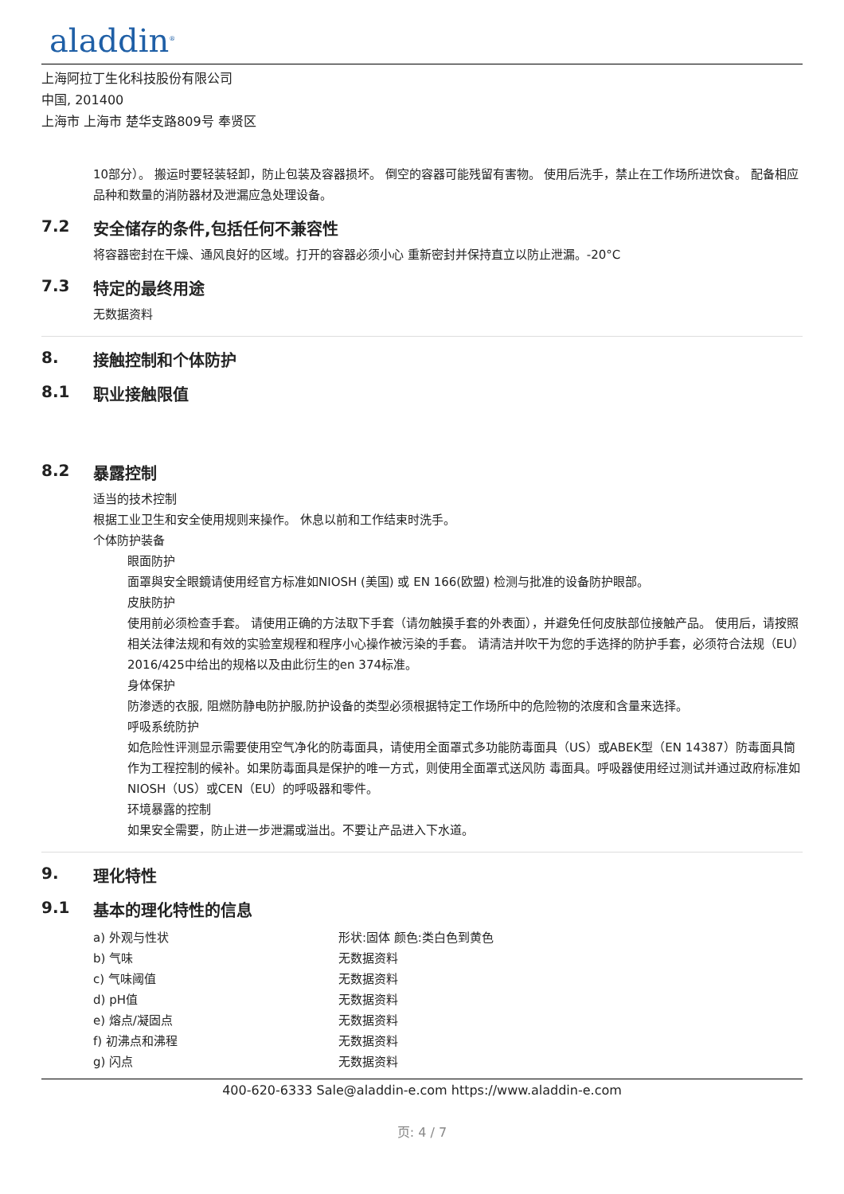aladdin<sup>®</sup>
上海阿拉丁生化科技股份有限公司
中国, 201400
上海市 上海市 楚华支路809号 奉贤区
10部分）。 搬运时要轻装轻卸，防止包装及容器损坏。 倒空的容器可能残留有害物。 使用后洗手，禁止在工作场所进饮食。 配备相应品种和数量的消防器材及泄漏应急处理设备。
7.2 安全储存的条件,包括任何不兼容性
将容器密封在干燥、通风良好的区域。打开的容器必须小心 重新密封并保持直立以防止泄漏。-20°C
7.3 特定的最终用途
无数据资料
8. 接触控制和个体防护
8.1 职业接触限值
8.2 暴露控制
适当的技术控制
根据工业卫生和安全使用规则来操作。 休息以前和工作结束时洗手。
个体防护装备
眼面防护
面罩與安全眼鏡请使用经官方标准如NIOSH (美国) 或 EN 166(欧盟) 检测与批准的设备防护眼部。
皮肤防护
使用前必须检查手套。 请使用正确的方法取下手套（请勿触摸手套的外表面），并避免任何皮肤部位接触产品。 使用后，请按照相关法律法规和有效的实验室规程和程序小心操作被污染的手套。 请清洁并吹干为您的手选择的防护手套，必须符合法规（EU）2016/425中给出的规格以及由此衍生的en 374标准。
身体保护
防渗透的衣服, 阻燃防静电防护服,防护设备的类型必须根据特定工作场所中的危险物的浓度和含量来选择。
呼吸系统防护
如危险性评测显示需要使用空气净化的防毒面具，请使用全面罩式多功能防毒面具（US）或ABEK型（EN 14387）防毒面具筒作为工程控制的候补。如果防毒面具是保护的唯一方式，则使用全面罩式送风防 毒面具。呼吸器使用经过测试并通过政府标准如NIOSH（US）或CEN（EU）的呼吸器和零件。
环境暴露的控制
如果安全需要，防止进一步泄漏或溢出。不要让产品进入下水道。
9. 理化特性
9.1 基本的理化特性的信息
| a) 外观与性状 | 形状:固体 颜色:类白色到黄色 |
| b) 气味 | 无数据资料 |
| c) 气味阈值 | 无数据资料 |
| d) pH值 | 无数据资料 |
| e) 熔点/凝固点 | 无数据资料 |
| f) 初沸点和沸程 | 无数据资料 |
| g) 闪点 | 无数据资料 |
400-620-6333 Sale@aladdin-e.com https://www.aladdin-e.com
页: 4 / 7